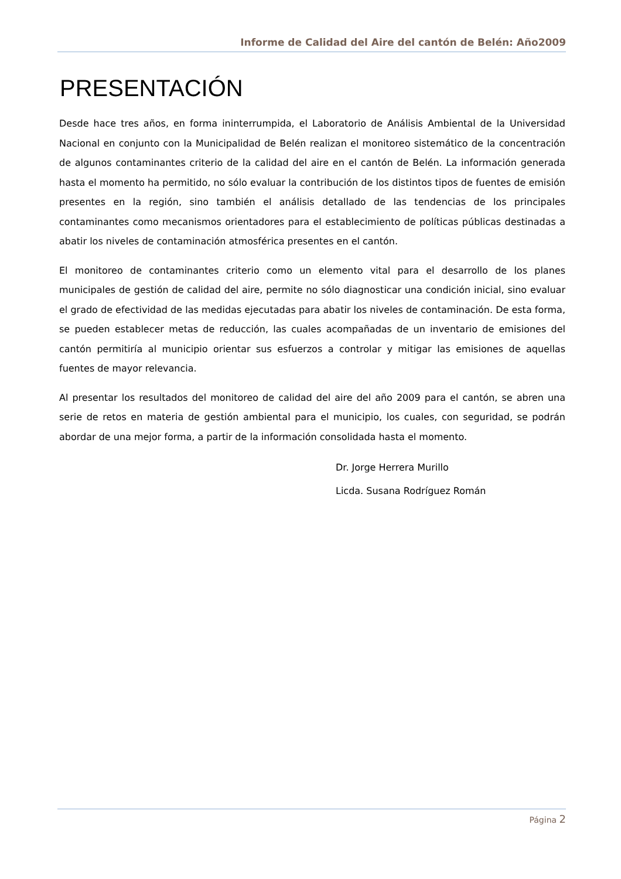Informe de Calidad del Aire del cantón de Belén: Año2009
PRESENTACIÓN
Desde hace tres años, en forma ininterrumpida, el Laboratorio de Análisis Ambiental de la Universidad Nacional en conjunto con la Municipalidad de Belén realizan el monitoreo sistemático de la concentración de algunos contaminantes criterio de la calidad del aire en el cantón de Belén. La información generada hasta el momento ha permitido, no sólo evaluar la contribución de los distintos tipos de fuentes de emisión presentes en la región, sino también el análisis detallado de las tendencias de los principales contaminantes como mecanismos orientadores para el establecimiento de políticas públicas destinadas a abatir los niveles de contaminación atmosférica presentes en el cantón.
El monitoreo de contaminantes criterio como un elemento vital para el desarrollo de los planes municipales de gestión de calidad del aire, permite no sólo diagnosticar una condición inicial, sino evaluar el grado de efectividad de las medidas ejecutadas para abatir los niveles de contaminación. De esta forma, se pueden establecer metas de reducción, las cuales acompañadas de un inventario de emisiones del cantón permitiría al municipio orientar sus esfuerzos a controlar y mitigar las emisiones de aquellas fuentes de mayor relevancia.
Al presentar los resultados del monitoreo de calidad del aire del año 2009 para el cantón, se abren una serie de retos en materia de gestión ambiental para el municipio, los cuales, con seguridad, se podrán abordar de una mejor forma, a partir de la información consolidada hasta el momento.
Dr. Jorge Herrera Murillo
Licda. Susana Rodríguez Román
Página 2